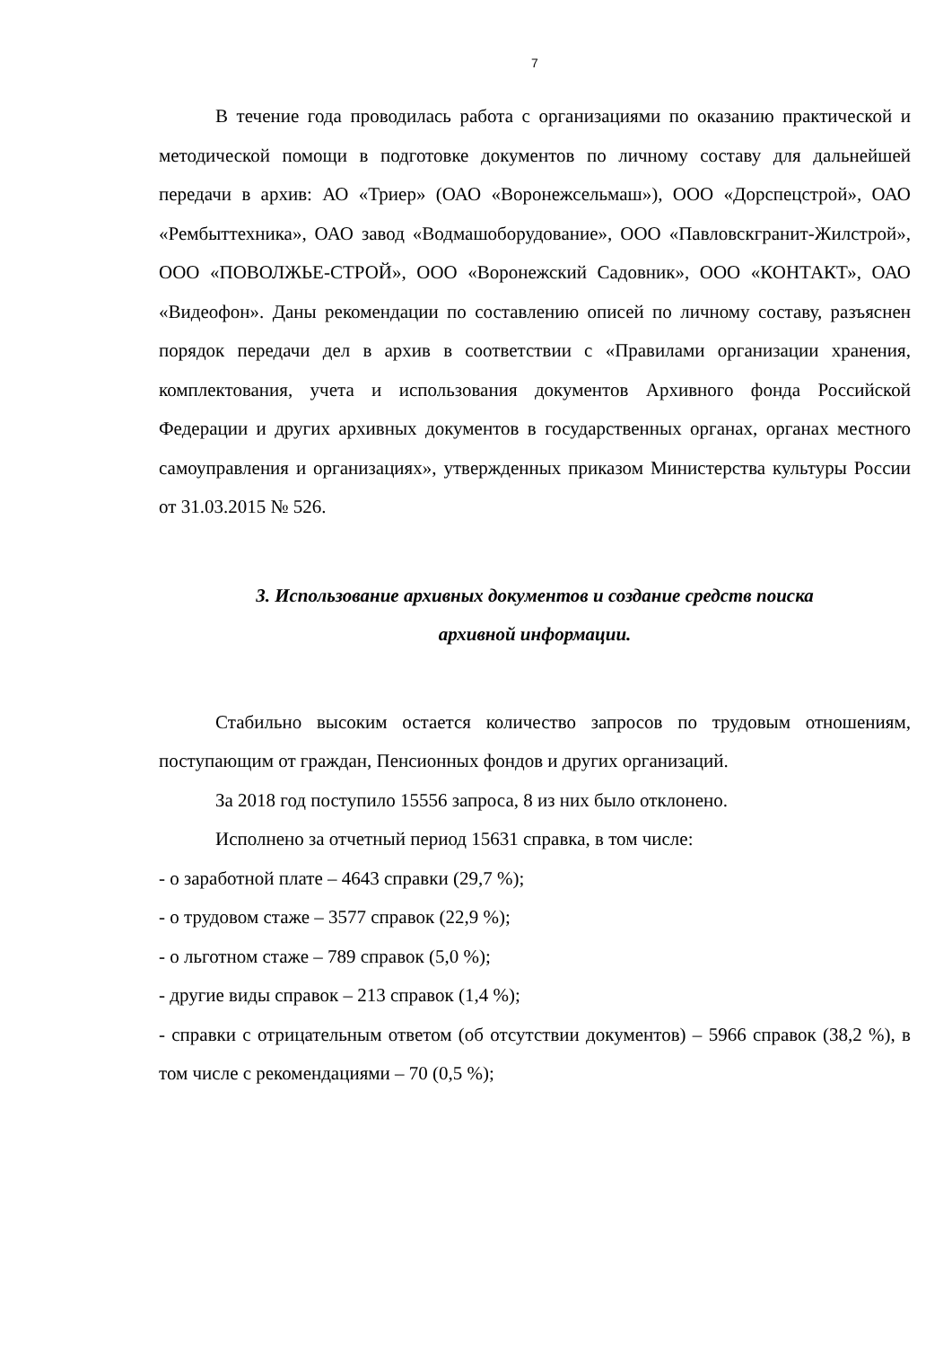7
В течение года проводилась работа с организациями по оказанию практической и методической помощи в подготовке документов по личному составу для дальнейшей передачи в архив: АО «Триер» (ОАО «Воронежсельмаш»), ООО «Дорспецстрой», ОАО «Рембыттехника», ОАО завод «Водмашоборудование», ООО «Павловскгранит-Жилстрой», ООО «ПОВОЛЖЬЕ-СТРОЙ», ООО «Воронежский Садовник», ООО «КОНТАКТ», ОАО «Видеофон». Даны рекомендации по составлению описей по личному составу, разъяснен порядок передачи дел в архив в соответствии с «Правилами организации хранения, комплектования, учета и использования документов Архивного фонда Российской Федерации и других архивных документов в государственных органах, органах местного самоуправления и организациях», утвержденных приказом Министерства культуры России от 31.03.2015 № 526.
3. Использование архивных документов и создание средств поиска
архивной информации.
Стабильно высоким остается количество запросов по трудовым отношениям, поступающим от граждан, Пенсионных фондов и других организаций.
За 2018 год поступило 15556 запроса, 8 из них было отклонено.
Исполнено за отчетный период 15631 справка, в том числе:
- о заработной плате – 4643 справки (29,7 %);
- о трудовом стаже – 3577 справок (22,9 %);
- о льготном стаже – 789 справок (5,0 %);
- другие виды справок – 213 справок (1,4 %);
- справки с отрицательным ответом (об отсутствии документов) – 5966 справок (38,2 %), в том числе с рекомендациями – 70 (0,5 %);